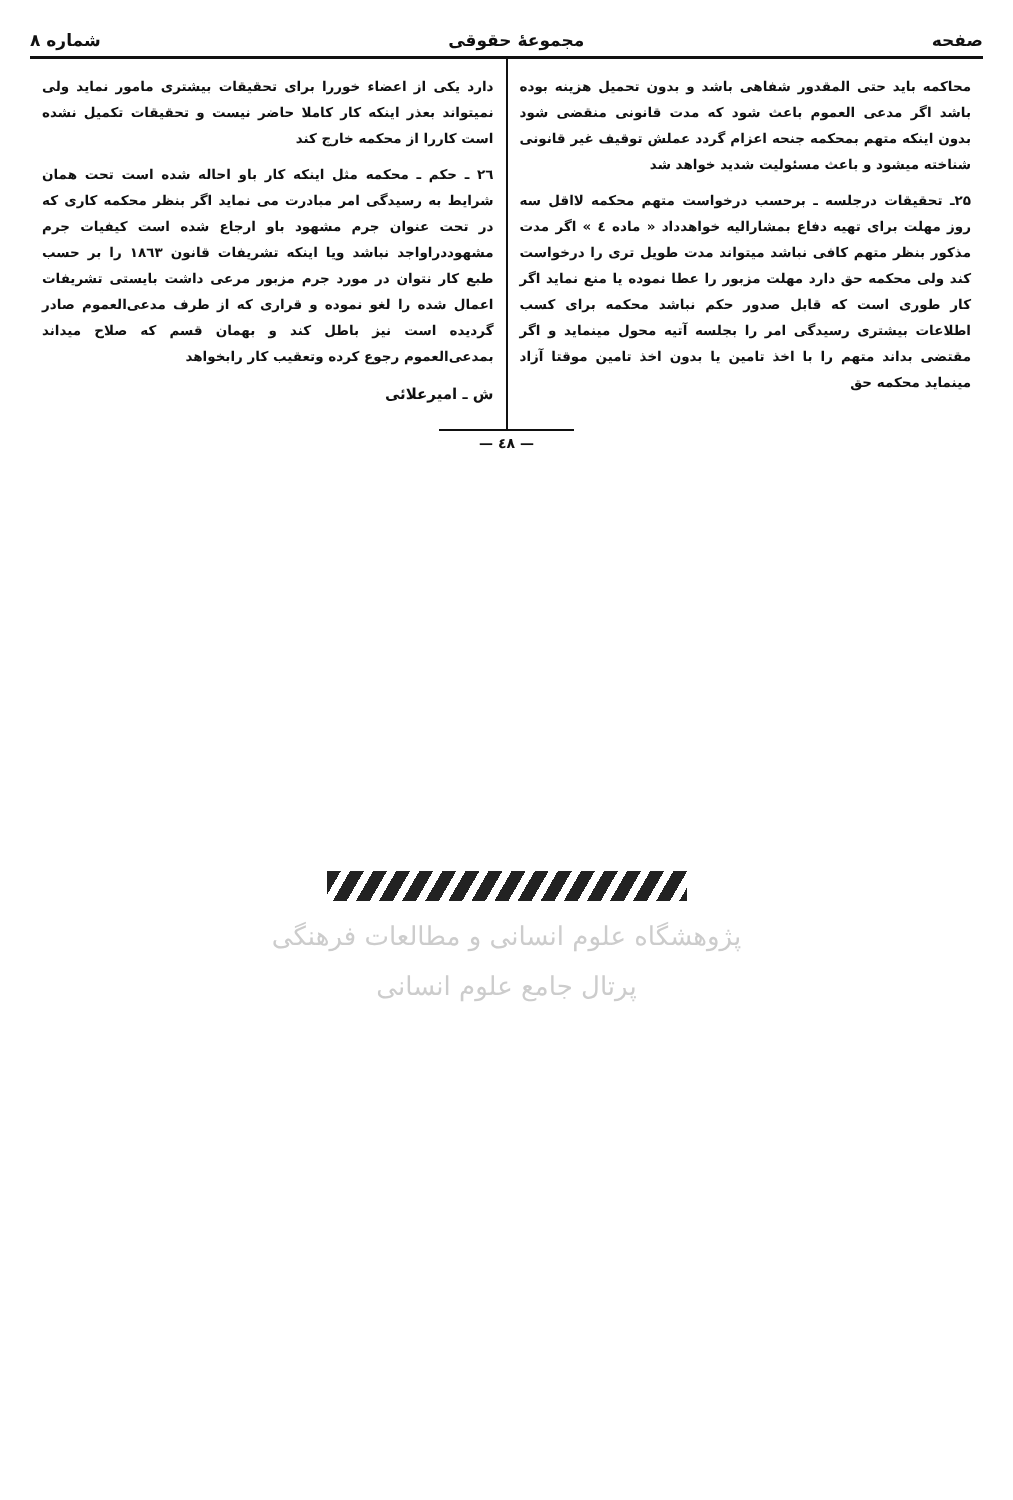صفحه مجموعهٔ حقوقی شماره ۸
محاکمه باید حتی المقدور شفاهی باشد و بدون تحمیل هزینه بوده باشد اگر مدعی العموم باعث شود که مدت قانونی منقضی شود بدون اینکه متهم بمحکمه جنحه اعزام گردد عملش توقیف غیر قانونی شناخته میشود و باعث مسئولیت شدید خواهد شد
۲۵ـ تحقیقات درجلسه ـ برحسب درخواست متهم محکمه لااقل سه روز مهلت برای تهیه دفاع بمشارالیه خواهدداد « ماده ٤ » اگر مدت مذکور بنظر متهم کافی نباشد میتواند مدت طویل تری را درخواست کند ولی محکمه حق دارد مهلت مزبور را عطا نموده یا منع نماید اگر کار طوری است که قابل صدور حکم نباشد محکمه برای کسب اطلاعات بیشتری رسیدگی امر را بجلسه آتیه محول مینماید و اگر مقتضی بداند متهم را با اخذ تامین یا بدون اخذ تامین موقتا آزاد مینماید محکمه حق
دارد یکی از اعضاء خوررا برای تحقیقات بیشتری مامور نماید ولی نمیتواند بعذر اینکه کار کاملا حاضر نیست و تحقیقات تکمیل نشده است کاررا از محکمه خارج کند
۲٦ ـ حکم ـ محکمه مثل اینکه کار باو احاله شده است تحت همان شرایط به رسیدگی امر مبادرت می نماید اگر بنظر محکمه کاری که در تحت عنوان جرم مشهود باو ارجاع شده است کیفیات جرم مشهوددراواجد نباشد ویا اینکه تشریفات قانون ۱۸٦۳ را بر حسب طبع کار نتوان در مورد جرم مزبور مرعی داشت بایستی تشریفات اعمال شده را لغو نموده و قراری که از طرف مدعی‌العموم صادر گردیده است نیز باطل کند و بهمان قسم که صلاح میداند بمدعی‌العموم رجوع کرده وتعقیب کار رابخواهد
ش ـ امیرعلائی
— ٤٨ —
پژوهشگاه علوم انسانی و مطالعات فرهنگی
پرتال جامع علوم انسانی